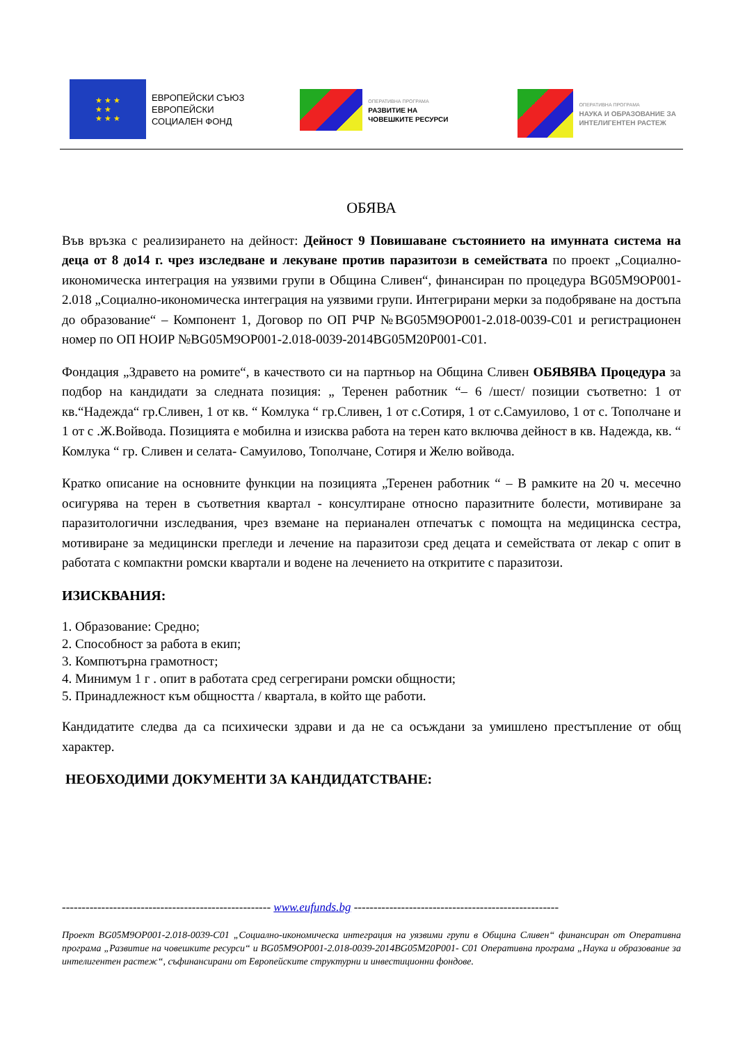★ ★ ★
★ ★
★ ★ ★
ЕВРОПЕЙСКИ СЪЮЗ
ЕВРОПЕЙСКИ
СОЦИАЛЕН ФОНД
ОПЕРАТИВНА ПРОГРАМА
РАЗВИТИЕ НА
ЧОВЕШКИТЕ РЕСУРСИ
ОПЕРАТИВНА ПРОГРАМА
НАУКА И ОБРАЗОВАНИЕ ЗА
ИНТЕЛИГЕНТЕН РАСТЕЖ
ОБЯВА
Във връзка с реализирането на дейност: Дейност 9 Повишаване състоянието на имунната система на деца от 8 до14 г. чрез изследване и лекуване против паразитози в семействата по проект „Социално-икономическа интеграция на уязвими групи в Община Сливен“, финансиран по процедура BG05M9OP001-2.018 „Социално-икономическа интеграция на уязвими групи. Интегрирани мерки за подобряване на достъпа до образование“ – Компонент 1, Договор по ОП РЧР №BG05M9OP001-2.018-0039-C01 и регистрационен номер по ОП НОИР №BG05M9OP001-2.018-0039-2014BG05M20P001-C01.
Фондация „Здравето на ромите“, в качеството си на партньор на Община Сливен ОБЯВЯВА Процедура за подбор на кандидати за следната позиция: „ Теренен работник “– 6 /шест/ позиции съответно: 1 от кв.“Надежда“ гр.Сливен, 1 от кв. “ Комлука “ гр.Сливен, 1 от с.Сотиря, 1 от с.Самуилово, 1 от с. Тополчане и 1 от с .Ж.Войвода. Позицията е мобилна и изисква работа на терен като включва дейност в кв. Надежда, кв. “ Комлука “ гр. Сливен и селата- Самуилово, Тополчане, Сотиря и Желю войвода.
Кратко описание на основните функции на позицията „Теренен работник “ – В рамките на 20 ч. месечно осигурява на терен в съответния квартал - консултиране относно паразитните болести, мотивиране за паразитологични изследвания, чрез вземане на перианален отпечатък с помощта на медицинска сестра, мотивиране за медицински прегледи и лечение на паразитози сред децата и семействата от лекар с опит в работата с компактни ромски квартали и водене на лечението на откритите с паразитози.
ИЗИСКВАНИЯ:
1. Образование: Средно;
2. Способност за работа в екип;
3. Компютърна грамотност;
4. Минимум 1 г . опит в работата сред сегрегирани ромски общности;
5. Принадлежност към общността / квартала, в който ще работи.
Кандидатите следва да са психически здрави и да не са осъждани за умишлено престъпление от общ характер.
НЕОБХОДИМИ ДОКУМЕНТИ ЗА КАНДИДАТСТВАНЕ:
----------------------------------------------------- www.eufunds.bg ----------------------------------------------------
Проект BG05M9OP001-2.018-0039-C01 „Социално-икономическа интеграция на уязвими групи в Община Сливен“ финансиран от Оперативна програма „Развитие на човешките ресурси“ и BG05M9OP001-2.018-0039-2014BG05M20P001- C01 Оперативна програма „Наука и образование за интелигентен растеж“, съфинансирани от Европейските структурни и инвестиционни фондове.